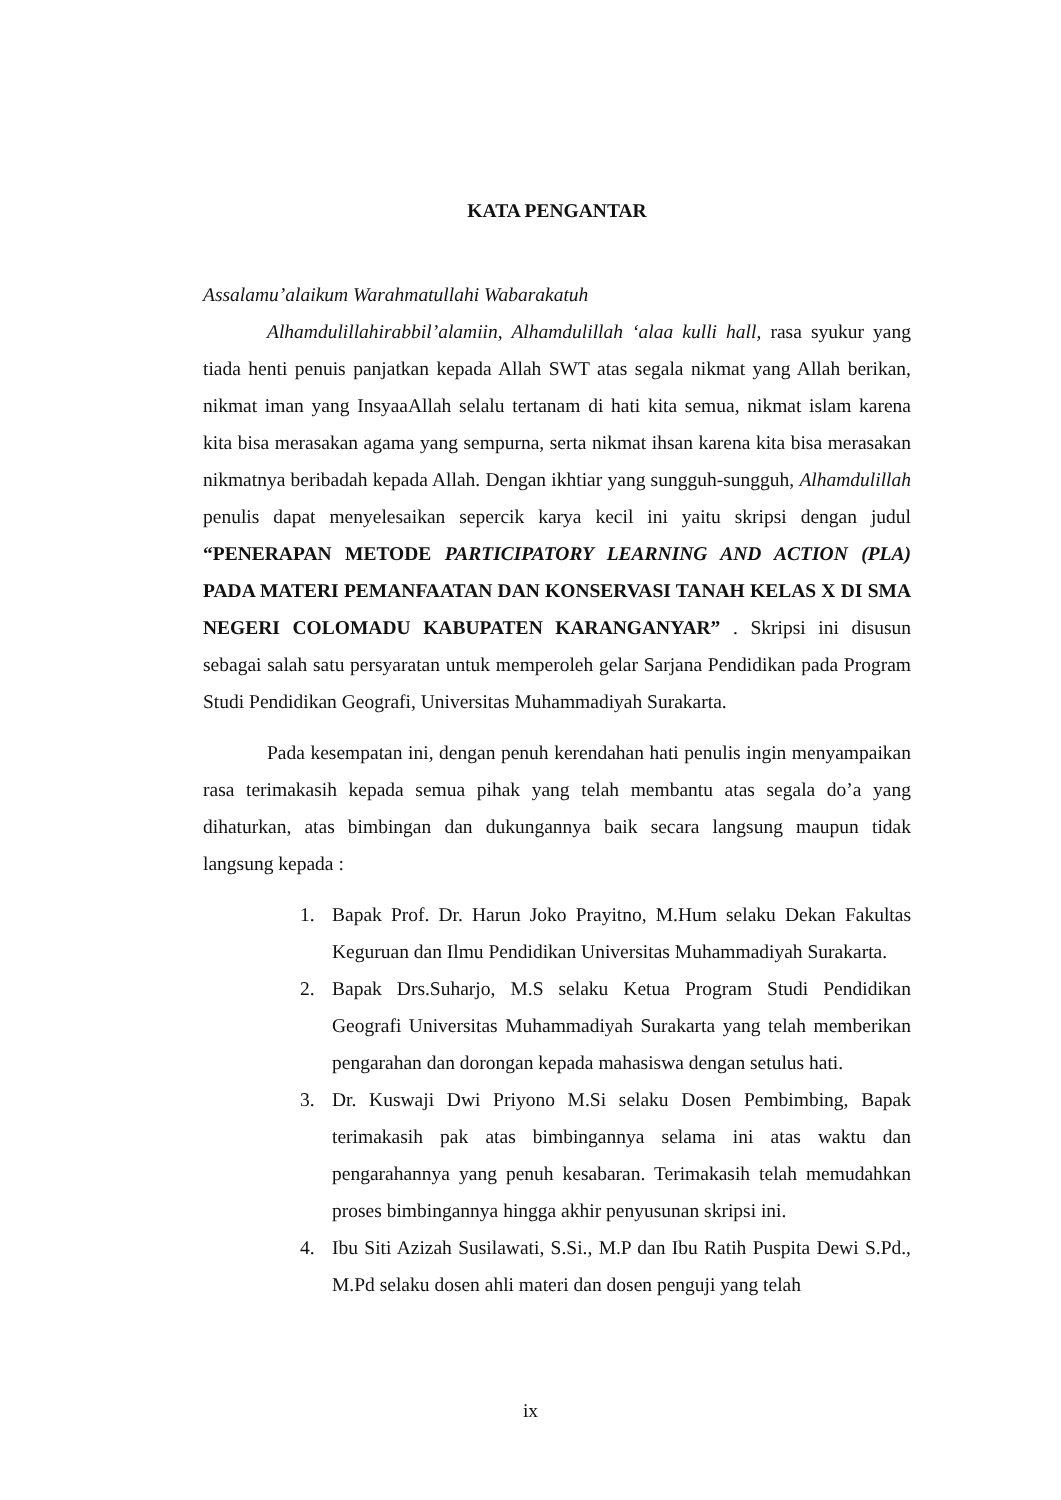KATA PENGANTAR
Assalamu’alaikum Warahmatullahi Wabarakatuh
Alhamdulillahirabbil’alamiin, Alhamdulillah ‘alaa kulli hall, rasa syukur yang tiada henti penuis panjatkan kepada Allah SWT atas segala nikmat yang Allah berikan, nikmat iman yang InsyaaAllah selalu tertanam di hati kita semua, nikmat islam karena kita bisa merasakan agama yang sempurna, serta nikmat ihsan karena kita bisa merasakan nikmatnya beribadah kepada Allah. Dengan ikhtiar yang sungguh-sungguh, Alhamdulillah penulis dapat menyelesaikan sepercik karya kecil ini yaitu skripsi dengan judul “PENERAPAN METODE PARTICIPATORY LEARNING AND ACTION (PLA) PADA MATERI PEMANFAATAN DAN KONSERVASI TANAH KELAS X DI SMA NEGERI COLOMADU KABUPATEN KARANGANYAR” . Skripsi ini disusun sebagai salah satu persyaratan untuk memperoleh gelar Sarjana Pendidikan pada Program Studi Pendidikan Geografi, Universitas Muhammadiyah Surakarta.
Pada kesempatan ini, dengan penuh kerendahan hati penulis ingin menyampaikan rasa terimakasih kepada semua pihak yang telah membantu atas segala do’a yang dihaturkan, atas bimbingan dan dukungannya baik secara langsung maupun tidak langsung kepada :
1. Bapak Prof. Dr. Harun Joko Prayitno, M.Hum selaku Dekan Fakultas Keguruan dan Ilmu Pendidikan Universitas Muhammadiyah Surakarta.
2. Bapak Drs.Suharjo, M.S selaku Ketua Program Studi Pendidikan Geografi Universitas Muhammadiyah Surakarta yang telah memberikan pengarahan dan dorongan kepada mahasiswa dengan setulus hati.
3. Dr. Kuswaji Dwi Priyono M.Si selaku Dosen Pembimbing, Bapak terimakasih pak atas bimbingannya selama ini atas waktu dan pengarahannya yang penuh kesabaran. Terimakasih telah memudahkan proses bimbingannya hingga akhir penyusunan skripsi ini.
4. Ibu Siti Azizah Susilawati, S.Si., M.P dan Ibu Ratih Puspita Dewi S.Pd., M.Pd selaku dosen ahli materi dan dosen penguji yang telah
ix